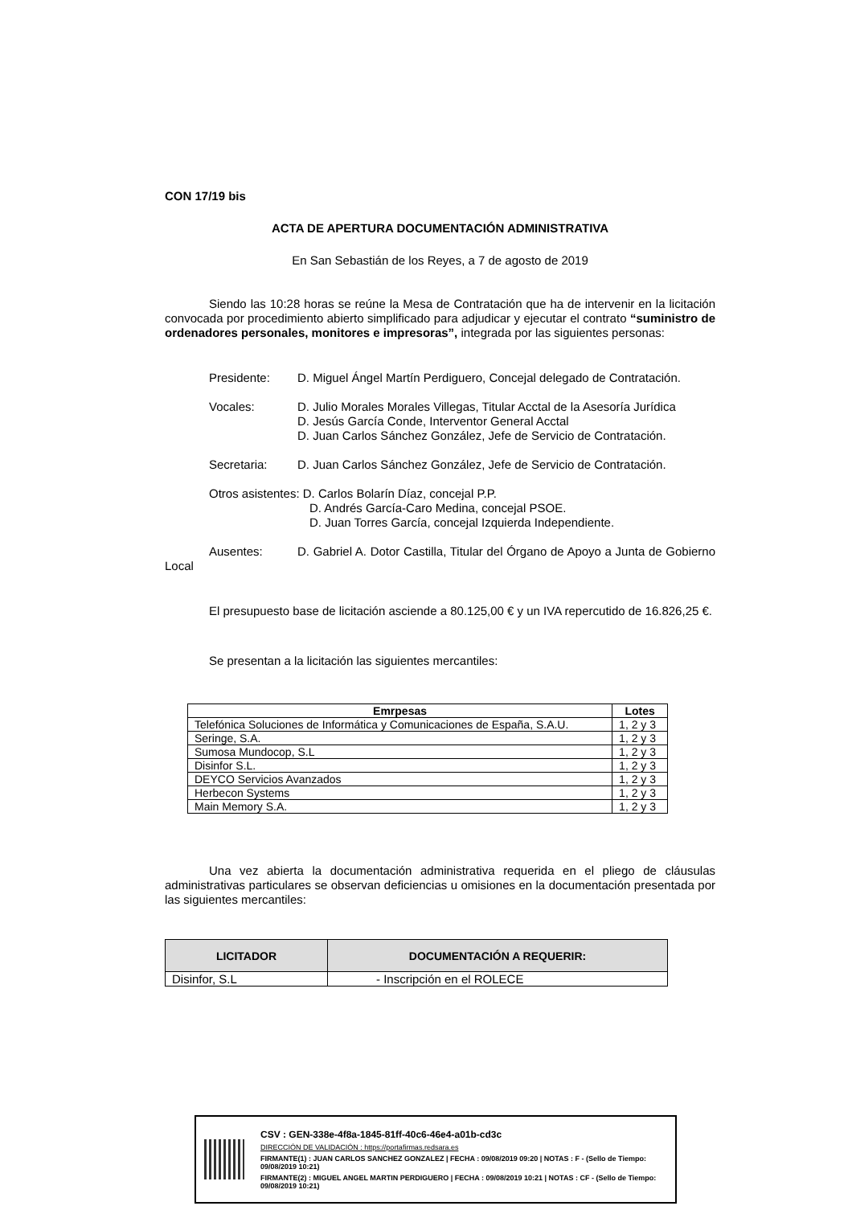CON 17/19 bis
ACTA DE APERTURA DOCUMENTACIÓN ADMINISTRATIVA
En San Sebastián de los Reyes, a 7 de agosto de 2019
Siendo las 10:28 horas se reúne la Mesa de Contratación que ha de intervenir en la licitación convocada por procedimiento abierto simplificado para adjudicar y ejecutar el contrato “suministro de ordenadores personales, monitores e impresoras”, integrada por las siguientes personas:
Presidente: D. Miguel Ángel Martín Perdiguero, Concejal delegado de Contratación.
Vocales: D. Julio Morales Morales Villegas, Titular Acctal de la Asesoría Jurídica
D. Jesús García Conde, Interventor General Acctal
D. Juan Carlos Sánchez González, Jefe de Servicio de Contratación.
Secretaria: D. Juan Carlos Sánchez González, Jefe de Servicio de Contratación.
Otros asistentes: D. Carlos Bolarín Díaz, concejal P.P.
D. Andrés García-Caro Medina, concejal PSOE.
D. Juan Torres García, concejal Izquierda Independiente.
Ausentes: D. Gabriel A. Dotor Castilla, Titular del Órgano de Apoyo a Junta de Gobierno Local
El presupuesto base de licitación asciende a 80.125,00 € y un IVA repercutido de 16.826,25 €.
Se presentan a la licitación las siguientes mercantiles:
| Emrpesas | Lotes |
| --- | --- |
| Telefónica Soluciones de Informática y Comunicaciones de España, S.A.U. | 1, 2 y 3 |
| Seringe, S.A. | 1, 2 y 3 |
| Sumosa Mundocop, S.L | 1, 2 y 3 |
| Disinfor S.L. | 1, 2 y 3 |
| DEYCO Servicios Avanzados | 1, 2 y 3 |
| Herbecon Systems | 1, 2 y 3 |
| Main Memory S.A. | 1, 2 y 3 |
Una vez abierta la documentación administrativa requerida en el pliego de cláusulas administrativas particulares se observan deficiencias u omisiones en la documentación presentada por las siguientes mercantiles:
| LICITADOR | DOCUMENTACIÓN A REQUERIR: |
| --- | --- |
| Disinfor, S.L | - Inscripción en el ROLECE |
CSV : GEN-338e-4f8a-1845-81ff-40c6-46e4-a01b-cd3c
DIRECCIÓN DE VALIDACIÓN : https://portafirmas.redsara.es
FIRMANTE(1) : JUAN CARLOS SANCHEZ GONZALEZ | FECHA : 09/08/2019 09:20 | NOTAS : F - (Sello de Tiempo: 09/08/2019 10:21)
FIRMANTE(2) : MIGUEL ANGEL MARTIN PERDIGUERO | FECHA : 09/08/2019 10:21 | NOTAS : CF - (Sello de Tiempo: 09/08/2019 10:21)